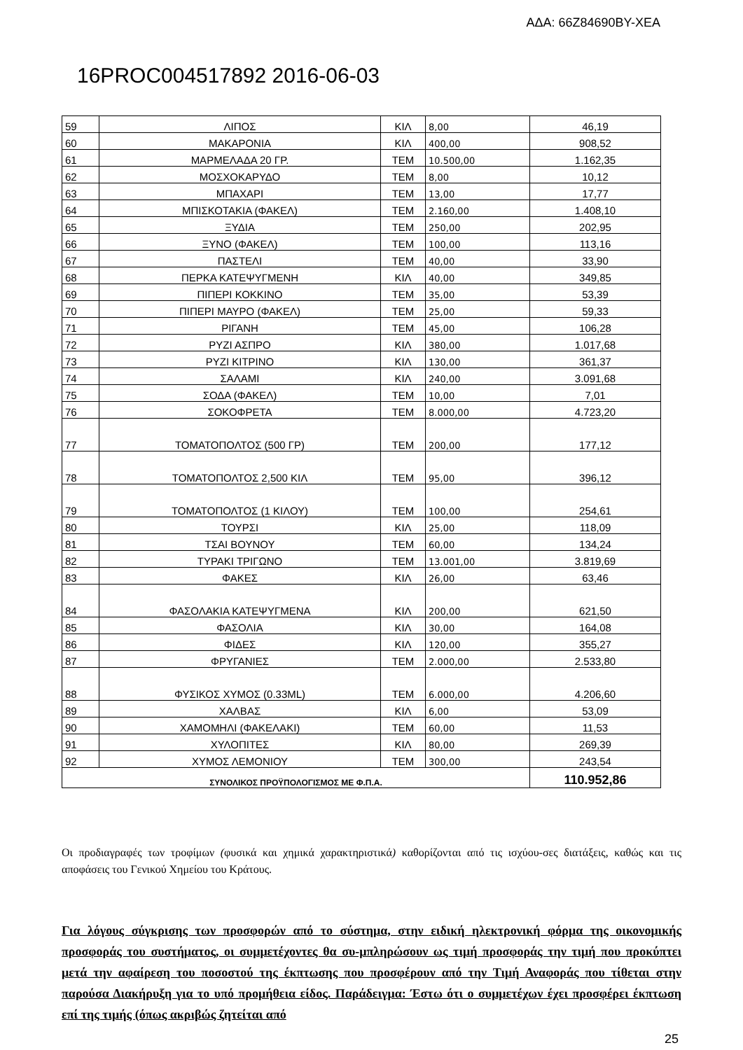ΑΔΑ: 66Ζ84690ΒΥ-ΧΕΑ
16PROC004517892 2016-06-03
| 59 | ΛΙΠΟΣ | ΚΙΛ | 8,00 | 46,19 |
| 60 | ΜΑΚΑΡΟΝΙΑ | ΚΙΛ | 400,00 | 908,52 |
| 61 | ΜΑΡΜΕΛΑΔΑ 20 ΓΡ. | ΤΕΜ | 10.500,00 | 1.162,35 |
| 62 | ΜΟΣΧΟΚΑΡΥΔΟ | ΤΕΜ | 8,00 | 10,12 |
| 63 | ΜΠΑΧΑΡΙ | ΤΕΜ | 13,00 | 17,77 |
| 64 | ΜΠΙΣΚΟΤΑΚΙΑ (ΦΑΚΕΛ) | ΤΕΜ | 2.160,00 | 1.408,10 |
| 65 | ΞΥΔΙΑ | ΤΕΜ | 250,00 | 202,95 |
| 66 | ΞΥΝΟ (ΦΑΚΕΛ) | ΤΕΜ | 100,00 | 113,16 |
| 67 | ΠΑΣΤΕΛΙ | ΤΕΜ | 40,00 | 33,90 |
| 68 | ΠΕΡΚΑ ΚΑΤΕΨΥΓΜΕΝΗ | ΚΙΛ | 40,00 | 349,85 |
| 69 | ΠΙΠΕΡΙ ΚΟΚΚΙΝΟ | ΤΕΜ | 35,00 | 53,39 |
| 70 | ΠΙΠΕΡΙ ΜΑΥΡΟ (ΦΑΚΕΛ) | ΤΕΜ | 25,00 | 59,33 |
| 71 | ΡΙΓΑΝΗ | ΤΕΜ | 45,00 | 106,28 |
| 72 | ΡΥΖΙ ΑΣΠΡΟ | ΚΙΛ | 380,00 | 1.017,68 |
| 73 | ΡΥΖΙ ΚΙΤΡΙΝΟ | ΚΙΛ | 130,00 | 361,37 |
| 74 | ΣΑΛΑΜΙ | ΚΙΛ | 240,00 | 3.091,68 |
| 75 | ΣΟΔΑ (ΦΑΚΕΛ) | ΤΕΜ | 10,00 | 7,01 |
| 76 | ΣΟΚΟΦΡΕΤΑ | ΤΕΜ | 8.000,00 | 4.723,20 |
| 77 | ΤΟΜΑΤΟΠΟΛΤΟΣ (500 ΓΡ) | ΤΕΜ | 200,00 | 177,12 |
| 78 | ΤΟΜΑΤΟΠΟΛΤΟΣ 2,500 ΚΙΛ | ΤΕΜ | 95,00 | 396,12 |
| 79 | ΤΟΜΑΤΟΠΟΛΤΟΣ (1 ΚΙΛΟΥ) | ΤΕΜ | 100,00 | 254,61 |
| 80 | ΤΟΥΡΣΙ | ΚΙΛ | 25,00 | 118,09 |
| 81 | ΤΣΑΙ ΒΟΥΝΟΥ | ΤΕΜ | 60,00 | 134,24 |
| 82 | ΤΥΡΑΚΙ ΤΡΙΓΩΝΟ | ΤΕΜ | 13.001,00 | 3.819,69 |
| 83 | ΦΑΚΕΣ | ΚΙΛ | 26,00 | 63,46 |
| 84 | ΦΑΣΟΛΑΚΙΑ ΚΑΤΕΨΥΓΜΕΝΑ | ΚΙΛ | 200,00 | 621,50 |
| 85 | ΦΑΣΟΛΙΑ | ΚΙΛ | 30,00 | 164,08 |
| 86 | ΦΙΔΕΣ | ΚΙΛ | 120,00 | 355,27 |
| 87 | ΦΡΥΓΑΝΙΕΣ | ΤΕΜ | 2.000,00 | 2.533,80 |
| 88 | ΦΥΣΙΚΟΣ ΧΥΜΟΣ (0.33ML) | ΤΕΜ | 6.000,00 | 4.206,60 |
| 89 | ΧΑΛΒΑΣ | ΚΙΛ | 6,00 | 53,09 |
| 90 | ΧΑΜΟΜΗΛΙ (ΦΑΚΕΛΑΚΙ) | ΤΕΜ | 60,00 | 11,53 |
| 91 | ΧΥΛΟΠΙΤΕΣ | ΚΙΛ | 80,00 | 269,39 |
| 92 | ΧΥΜΟΣ ΛΕΜΟΝΙΟΥ | ΤΕΜ | 300,00 | 243,54 |
| ΣΥΝΟΛΙΚΟΣ ΠΡΟΫΠΟΛΟΓΙΣΜΟΣ ΜΕ Φ.Π.Α. | | | | 110.952,86 |
Οι προδιαγραφές των τροφίμων (φυσικά και χημικά χαρακτηριστικά) καθορίζονται από τις ισχύου-σες διατάξεις, καθώς και τις αποφάσεις του Γενικού Χημείου του Κράτους.
Για λόγους σύγκρισης των προσφορών από το σύστημα, στην ειδική ηλεκτρονική φόρμα της οικονομικής προσφοράς του συστήματος, οι συμμετέχοντες θα συ-μπληρώσουν ως τιμή προσφοράς την τιμή που προκύπτει μετά την αφαίρεση του ποσοστού της έκπτωσης που προσφέρουν από την Τιμή Αναφοράς που τίθεται στην παρούσα Διακήρυξη για το υπό προμήθεια είδος. Παράδειγμα: Έστω ότι ο συμμετέχων έχει προσφέρει έκπτωση επί της τιμής (όπως ακριβώς ζητείται από
25